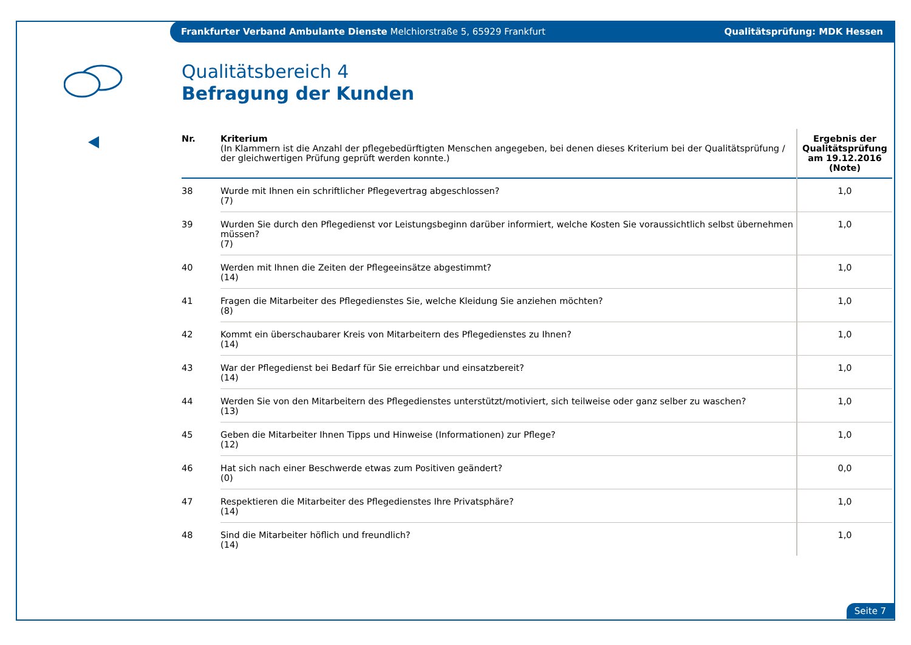Frankfurter Verband Ambulante Dienste Melchiorstraße 5, 65929 Frankfurt Qualitätsprüfung: MDK Hessen
Qualitätsbereich 4
Befragung der Kunden
| Nr. | Kriterium (In Klammern ist die Anzahl der pflegebedürftigten Menschen angegeben, bei denen dieses Kriterium bei der Qualitätsprüfung / der gleichwertigen Prüfung geprüft werden konnte.) | Ergebnis der Qualitätsprüfung am 19.12.2016 (Note) |
| --- | --- | --- |
| 38 | Wurde mit Ihnen ein schriftlicher Pflegevertrag abgeschlossen? (7) | 1,0 |
| 39 | Wurden Sie durch den Pflegedienst vor Leistungsbeginn darüber informiert, welche Kosten Sie voraussichtlich selbst übernehmen müssen? (7) | 1,0 |
| 40 | Werden mit Ihnen die Zeiten der Pflegeeinsätze abgestimmt? (14) | 1,0 |
| 41 | Fragen die Mitarbeiter des Pflegedienstes Sie, welche Kleidung Sie anziehen möchten? (8) | 1,0 |
| 42 | Kommt ein überschaubarer Kreis von Mitarbeitern des Pflegedienstes zu Ihnen? (14) | 1,0 |
| 43 | War der Pflegedienst bei Bedarf für Sie erreichbar und einsatzbereit? (14) | 1,0 |
| 44 | Werden Sie von den Mitarbeitern des Pflegedienstes unterstützt/motiviert, sich teilweise oder ganz selber zu waschen? (13) | 1,0 |
| 45 | Geben die Mitarbeiter Ihnen Tipps und Hinweise (Informationen) zur Pflege? (12) | 1,0 |
| 46 | Hat sich nach einer Beschwerde etwas zum Positiven geändert? (0) | 0,0 |
| 47 | Respektieren die Mitarbeiter des Pflegedienstes Ihre Privatsphäre? (14) | 1,0 |
| 48 | Sind die Mitarbeiter höflich und freundlich? (14) | 1,0 |
Seite 7